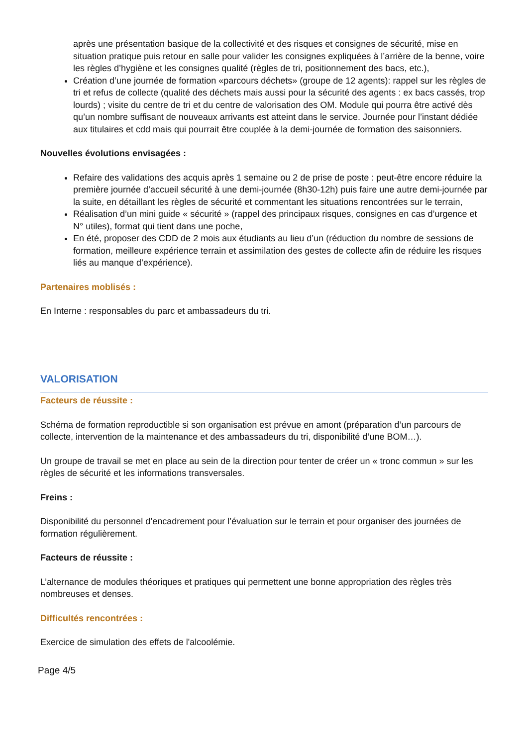après une présentation basique de la collectivité et des risques et consignes de sécurité, mise en situation pratique puis retour en salle pour valider les consignes expliquées à l’arrière de la benne, voire les règles d’hygiène et les consignes qualité (règles de tri, positionnement des bacs, etc.),
Création d’une journée de formation «parcours déchets» (groupe de 12 agents): rappel sur les règles de tri et refus de collecte (qualité des déchets mais aussi pour la sécurité des agents : ex bacs cassés, trop lourds) ; visite du centre de tri et du centre de valorisation des OM. Module qui pourra être activé dès qu’un nombre suffisant de nouveaux arrivants est atteint dans le service. Journée pour l’instant dédiée aux titulaires et cdd mais qui pourrait être couplée à la demi-journée de formation des saisonniers.
Nouvelles évolutions envisagées :
Refaire des validations des acquis après 1 semaine ou 2 de prise de poste : peut-être encore réduire la première journée d’accueil sécurité à une demi-journée (8h30-12h) puis faire une autre demi-journée par la suite, en détaillant les règles de sécurité et commentant les situations rencontrées sur le terrain,
Réalisation d’un mini guide « sécurité » (rappel des principaux risques, consignes en cas d’urgence et N° utiles), format qui tient dans une poche,
En été, proposer des CDD de 2 mois aux étudiants au lieu d’un (réduction du nombre de sessions de formation, meilleure expérience terrain et assimilation des gestes de collecte afin de réduire les risques liés au manque d’expérience).
Partenaires moblisés :
En Interne : responsables du parc et ambassadeurs du tri.
VALORISATION
Facteurs de réussite :
Schéma de formation reproductible si son organisation est prévue en amont (préparation d’un parcours de collecte, intervention de la maintenance et des ambassadeurs du tri, disponibilité d’une BOM…).
Un groupe de travail se met en place au sein de la direction pour tenter de créer un « tronc commun » sur les règles de sécurité et les informations transversales.
Freins :
Disponibilité du personnel d’encadrement pour l’évaluation sur le terrain et pour organiser des journées de formation régulièrement.
Facteurs de réussite :
L’alternance de modules théoriques et pratiques qui permettent une bonne appropriation des règles très nombreuses et denses.
Difficultés rencontrées :
Exercice de simulation des effets de l'alcoolémie.
Page 4/5